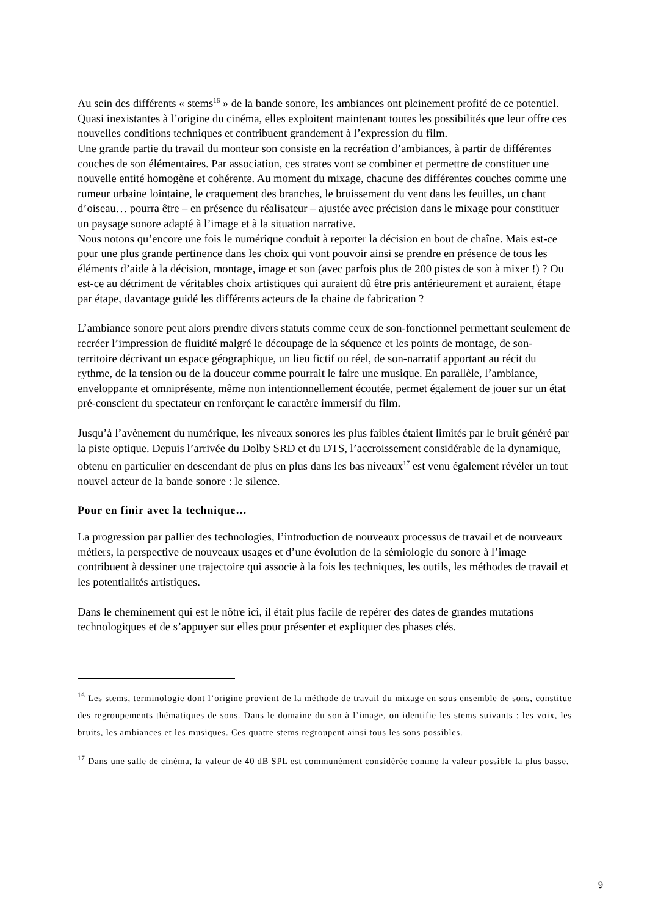Au sein des différents « stems<sup>16</sup> » de la bande sonore, les ambiances ont pleinement profité de ce potentiel. Quasi inexistantes à l’origine du cinéma, elles exploitent maintenant toutes les possibilités que leur offre ces nouvelles conditions techniques et contribuent grandement à l’expression du film.
Une grande partie du travail du monteur son consiste en la recréation d’ambiances, à partir de différentes couches de son élémentaires. Par association, ces strates vont se combiner et permettre de constituer une nouvelle entité homogène et cohérente. Au moment du mixage, chacune des différentes couches comme une rumeur urbaine lointaine, le craquement des branches, le bruissement du vent dans les feuilles, un chant d’oiseau… pourra être – en présence du réalisateur – ajustée avec précision dans le mixage pour constituer un paysage sonore adapté à l’image et à la situation narrative.
Nous notons qu’encore une fois le numérique conduit à reporter la décision en bout de chaîne. Mais est-ce pour une plus grande pertinence dans les choix qui vont pouvoir ainsi se prendre en présence de tous les éléments d’aide à la décision, montage, image et son (avec parfois plus de 200 pistes de son à mixer !) ? Ou est-ce au détriment de véritables choix artistiques qui auraient dû être pris antérieurement et auraient, étape par étape, davantage guidé les différents acteurs de la chaine de fabrication ?
L’ambiance sonore peut alors prendre divers statuts comme ceux de son-fonctionnel permettant seulement de recréer l’impression de fluidité malgré le découpage de la séquence et les points de montage, de son-territoire décrivant un espace géographique, un lieu fictif ou réel, de son-narratif apportant au récit du rythme, de la tension ou de la douceur comme pourrait le faire une musique. En parallèle, l’ambiance, enveloppante et omniprésente, même non intentionnellement écoutée, permet également de jouer sur un état pré-conscient du spectateur en renforçant le caractère immersif du film.
Jusqu’à l’avènement du numérique, les niveaux sonores les plus faibles étaient limités par le bruit généré par la piste optique. Depuis l’arrivée du Dolby SRD et du DTS, l’accroissement considérable de la dynamique, obtenu en particulier en descendant de plus en plus dans les bas niveaux<sup>17</sup> est venu également révéler un tout nouvel acteur de la bande sonore : le silence.
Pour en finir avec la technique…
La progression par pallier des technologies, l’introduction de nouveaux processus de travail et de nouveaux métiers, la perspective de nouveaux usages et d’une évolution de la sémiologie du sonore à l’image contribuent à dessiner une trajectoire qui associe à la fois les techniques, les outils, les méthodes de travail et les potentialités artistiques.
Dans le cheminement qui est le nôtre ici, il était plus facile de repérer des dates de grandes mutations technologiques et de s’appuyer sur elles pour présenter et expliquer des phases clés.
<sup>16</sup> Les stems, terminologie dont l’origine provient de la méthode de travail du mixage en sous ensemble de sons, constitue des regroupements thématiques de sons. Dans le domaine du son à l’image, on identifie les stems suivants : les voix, les bruits, les ambiances et les musiques. Ces quatre stems regroupent ainsi tous les sons possibles.
<sup>17</sup> Dans une salle de cinéma, la valeur de 40 dB SPL est communément considérée comme la valeur possible la plus basse.
9